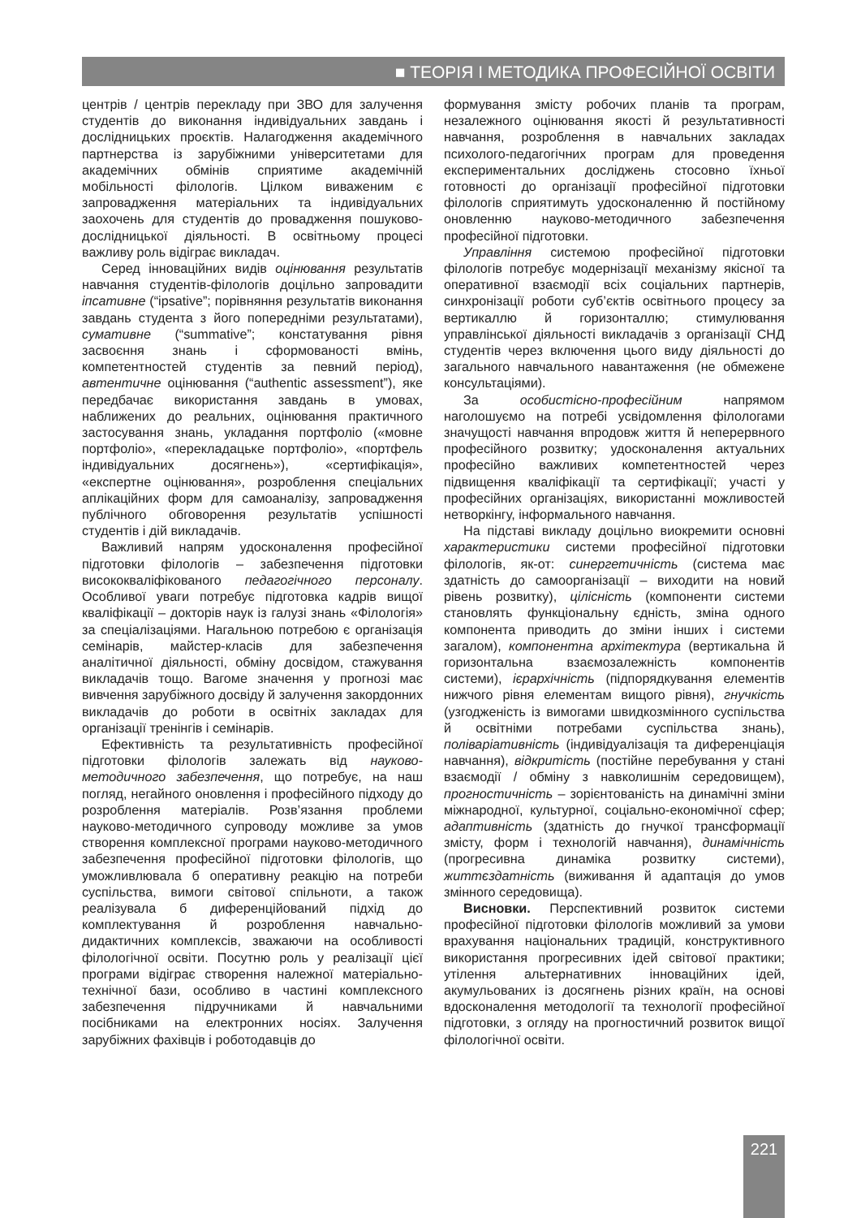■ ТЕОРІЯ І МЕТОДИКА ПРОФЕСІЙНОЇ ОСВІТИ
центрів / центрів перекладу при ЗВО для залучення студентів до виконання індивідуальних завдань і дослідницьких проєктів. Налагодження академічного партнерства із зарубіжними університетами для академічних обмінів сприятиме академічній мобільності філологів. Цілком виваженим є запровадження матеріальних та індивідуальних заохочень для студентів до провадження пошуково-дослідницької діяльності. В освітньому процесі важливу роль відіграє викладач.
Серед інноваційних видів оцінювання результатів навчання студентів-філологів доцільно запровадити іпсативне (“ipsative”; порівняння результатів виконання завдань студента з його попередніми результатами), сумативне (“summative”; констатування рівня засвоєння знань і сформованості вмінь, компетентностей студентів за певний період), автентичне оцінювання (“authentic assessment”), яке передбачає використання завдань в умовах, наближених до реальних, оцінювання практичного застосування знань, укладання портфоліо («мовне портфоліо», «перекладацьке портфоліо», «портфель індивідуальних досягнень»), «сертифікація», «експертне оцінювання», розроблення спеціальних аплікаційних форм для самоаналізу, запровадження публічного обговорення результатів успішності студентів і дій викладачів.
Важливий напрям удосконалення професійної підготовки філологів – забезпечення підготовки висококваліфікованого педагогічного персоналу. Особливої уваги потребує підготовка кадрів вищої кваліфікації – докторів наук із галузі знань «Філологія» за спеціалізаціями. Нагальною потребою є організація семінарів, майстер-класів для забезпечення аналітичної діяльності, обміну досвідом, стажування викладачів тощо. Вагоме значення у прогнозі має вивчення зарубіжного досвіду й залучення закордонних викладачів до роботи в освітніх закладах для організації тренінгів і семінарів.
Ефективність та результативність професійної підготовки філологів залежать від науково-методичного забезпечення, що потребує, на наш погляд, негайного оновлення і професійного підходу до розроблення матеріалів. Розв’язання проблеми науково-методичного супроводу можливе за умов створення комплексної програми науково-методичного забезпечення професійної підготовки філологів, що уможливлювала б оперативну реакцію на потреби суспільства, вимоги світової спільноти, а також реалізувала б диференційований підхід до комплектування й розроблення навчально-дидактичних комплексів, зважаючи на особливості філологічної освіти. Посутню роль у реалізації цієї програми відіграє створення належної матеріально-технічної бази, особливо в частині комплексного забезпечення підручниками й навчальними посібниками на електронних носіях. Залучення зарубіжних фахівців і роботодавців до
формування змісту робочих планів та програм, незалежного оцінювання якості й результативності навчання, розроблення в навчальних закладах психолого-педагогічних програм для проведення експериментальних досліджень стосовно їхньої готовності до організації професійної підготовки філологів сприятимуть удосконаленню й постійному оновленню науково-методичного забезпечення професійної підготовки.
Управління системою професійної підготовки філологів потребує модернізації механізму якісної та оперативної взаємодії всіх соціальних партнерів, синхронізації роботи суб’єктів освітнього процесу за вертикаллю й горизонталлю; стимулювання управлінської діяльності викладачів з організації СНД студентів через включення цього виду діяльності до загального навчального навантаження (не обмежене консультаціями).
За особистісно-професійним напрямом наголошуємо на потребі усвідомлення філологами значущості навчання впродовж життя й неперервного професійного розвитку; удосконалення актуальних професійно важливих компетентностей через підвищення кваліфікації та сертифікації; участі у професійних організаціях, використанні можливостей нетворкінгу, інформального навчання.
На підставі викладу доцільно виокремити основні характеристики системи професійної підготовки філологів, як-от: синергетичність (система має здатність до самоорганізації – виходити на новий рівень розвитку), цілісність (компоненти системи становлять функціональну єдність, зміна одного компонента приводить до зміни інших і системи загалом), компонентна архітектура (вертикальна й горизонтальна взаємозалежність компонентів системи), ієрархічність (підпорядкування елементів нижчого рівня елементам вищого рівня), гнучкість (узгодженість із вимогами швидкозмінного суспільства й освітніми потребами суспільства знань), поліваріативність (індивідуалізація та диференціація навчання), відкритість (постійне перебування у стані взаємодії / обміну з навколишнім середовищем), прогностичність – зорієнтованість на динамічні зміни міжнародної, культурної, соціально-економічної сфер; адаптивність (здатність до гнучкої трансформації змісту, форм і технологій навчання), динамічність (прогресивна динаміка розвитку системи), життєздатність (виживання й адаптація до умов змінного середовища).
Висновки. Перспективний розвиток системи професійної підготовки філологів можливий за умови врахування національних традицій, конструктивного використання прогресивних ідей світової практики; утілення альтернативних інноваційних ідей, акумульованих із досягнень різних країн, на основі вдосконалення методології та технології професійної підготовки, з огляду на прогностичний розвиток вищої філологічної освіти.
221